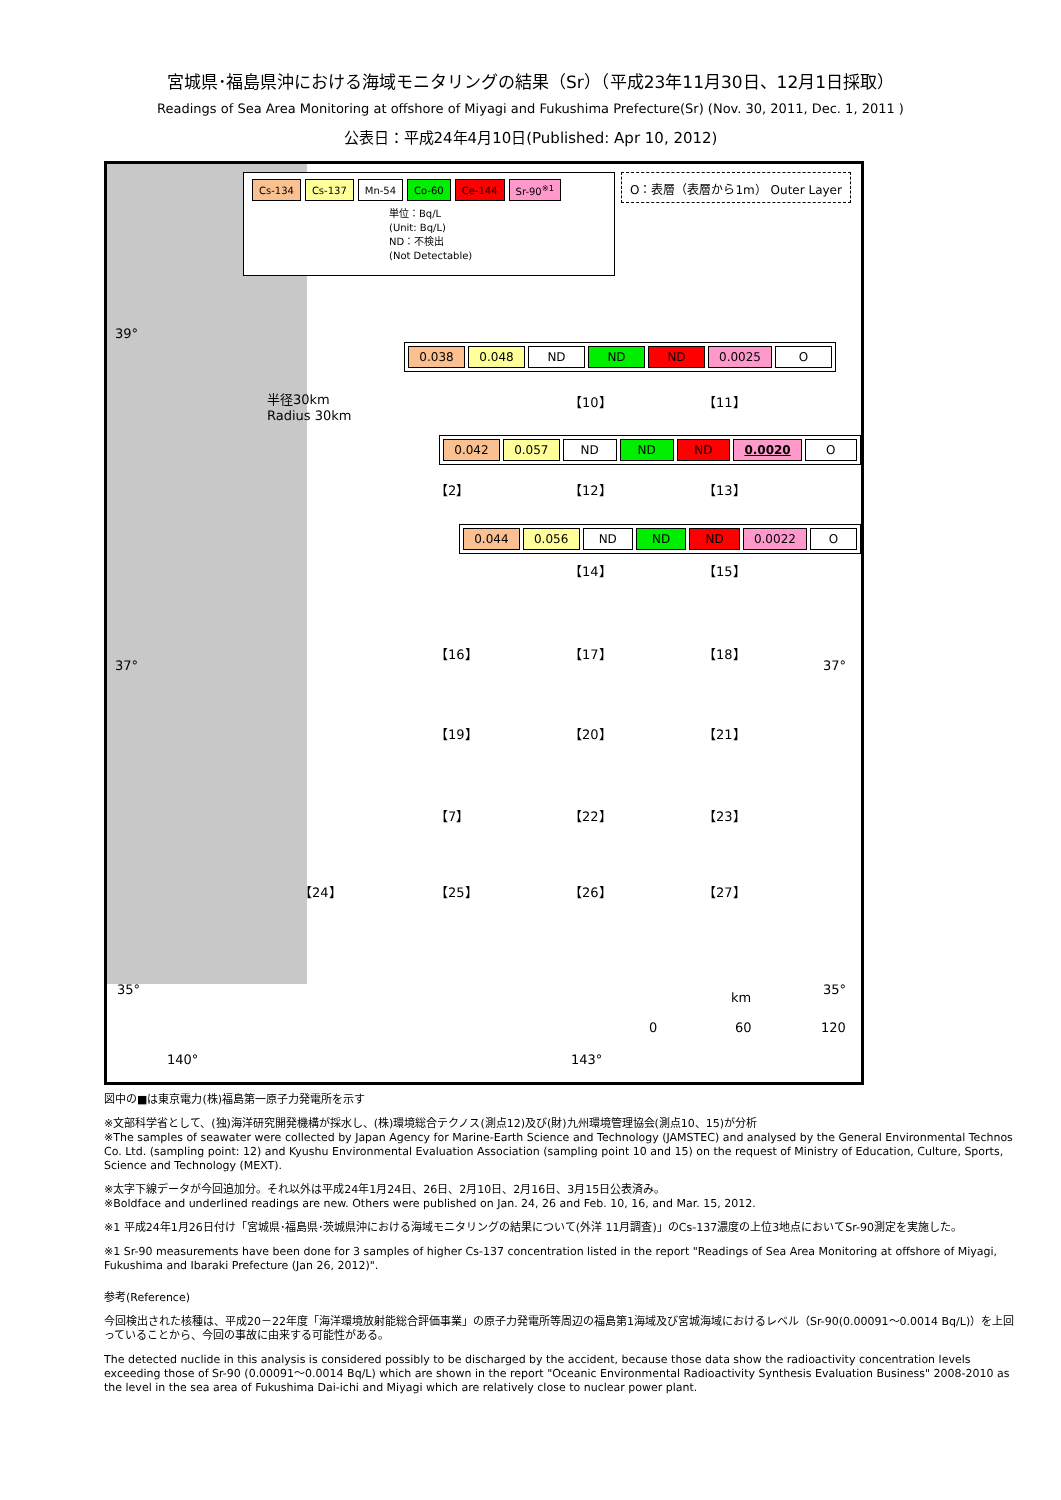宮城県･福島県沖における海域モニタリングの結果（Sr）（平成23年11月30日、12月1日採取）
Readings of Sea Area Monitoring at offshore of Miyagi and Fukushima Prefecture(Sr) (Nov. 30, 2011, Dec. 1, 2011 )
公表日：平成24年4月10日(Published: Apr 10, 2012)
| Cs-134 | Cs-137 | Mn-54 | Co-60 | Ce-144 | Sr-90<sup>※1</sup> |
単位：Bq/L
(Unit: Bq/L)
ND：不検出
(Not Detectable)
O：表層（表層から1m） Outer Layer
39°
半径30km
Radius 30km
| 0.038 | 0.048 | ND | ND | ND | 0.0025 | O |
【10】 【11】
| 0.042 | 0.057 | ND | ND | ND | 0.0020 | O |
【2】 【12】 【13】
| 0.044 | 0.056 | ND | ND | ND | 0.0022 | O |
【14】 【15】
【16】 【17】 【18】
37° 37°
【19】 【20】 【21】
【7】 【22】 【23】
【24】 【25】 【26】 【27】
35° 35°
km
0 60 120
140° 143°
図中の■は東京電力(株)福島第一原子力発電所を示す
※文部科学省として、(独)海洋研究開発機構が採水し、(株)環境総合テクノス(測点12)及び(財)九州環境管理協会(測点10、15)が分析
※The samples of seawater were collected by Japan Agency for Marine-Earth Science and Technology (JAMSTEC) and analysed by the General Environmental Technos Co. Ltd. (sampling point: 12) and Kyushu Environmental Evaluation Association (sampling point 10 and 15) on the request of Ministry of Education, Culture, Sports, Science and Technology (MEXT).
※太字下線データが今回追加分。それ以外は平成24年1月24日、26日、2月10日、2月16日、3月15日公表済み。
※Boldface and underlined readings are new. Others were published on Jan. 24, 26 and Feb. 10, 16, and Mar. 15, 2012.
※1 平成24年1月26日付け「宮城県･福島県･茨城県沖における海域モニタリングの結果について(外洋 11月調査)」のCs-137濃度の上位3地点においてSr-90測定を実施した。
※1 Sr-90 measurements have been done for 3 samples of higher Cs-137 concentration listed in the report "Readings of Sea Area Monitoring at offshore of Miyagi, Fukushima and Ibaraki Prefecture (Jan 26, 2012)".
参考(Reference)
今回検出された核種は、平成20－22年度「海洋環境放射能総合評価事業」の原子力発電所等周辺の福島第1海域及び宮城海域におけるレベル（Sr-90(0.00091～0.0014 Bq/L)）を上回っていることから、今回の事故に由来する可能性がある。
The detected nuclide in this analysis is considered possibly to be discharged by the accident, because those data show the radioactivity concentration levels exceeding those of Sr-90 (0.00091～0.0014 Bq/L) which are shown in the report "Oceanic Environmental Radioactivity Synthesis Evaluation Business" 2008-2010 as the level in the sea area of Fukushima Dai-ichi and Miyagi which are relatively close to nuclear power plant.